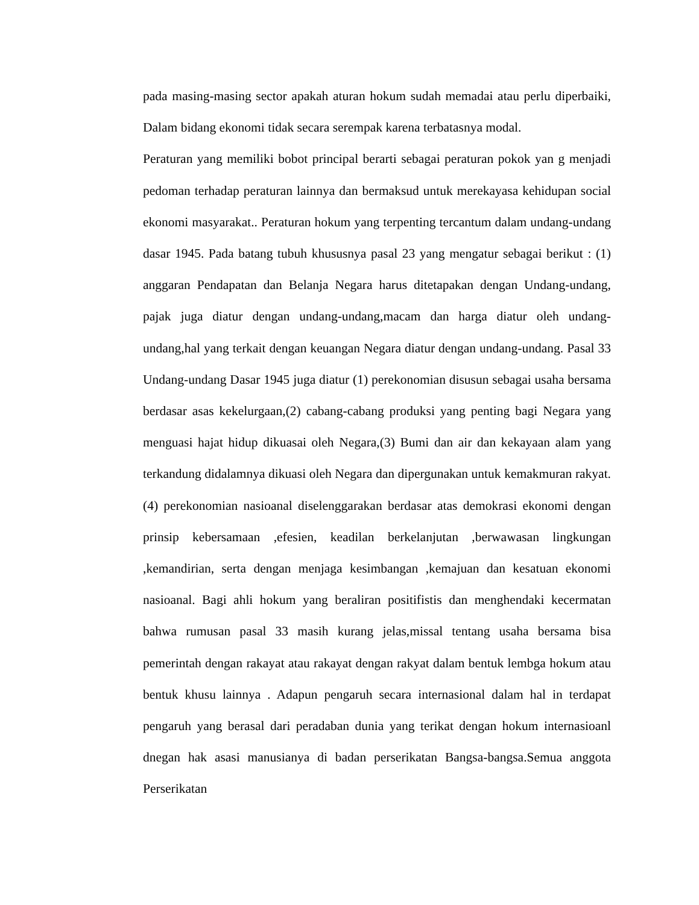pada masing-masing sector apakah aturan hokum sudah memadai atau perlu diperbaiki, Dalam bidang ekonomi tidak secara serempak karena terbatasnya modal.
Peraturan yang memiliki bobot principal berarti sebagai peraturan pokok yan g menjadi pedoman terhadap peraturan lainnya dan bermaksud untuk merekayasa kehidupan social ekonomi masyarakat.. Peraturan hokum yang terpenting tercantum dalam undang-undang dasar 1945. Pada batang tubuh khususnya pasal 23 yang mengatur sebagai berikut : (1) anggaran Pendapatan dan Belanja Negara harus ditetapakan dengan Undang-undang, pajak juga diatur dengan undang-undang,macam dan harga diatur oleh undang-undang,hal yang terkait dengan keuangan Negara diatur dengan undang-undang. Pasal 33 Undang-undang Dasar 1945 juga diatur (1) perekonomian disusun sebagai usaha bersama berdasar asas kekelurgaan,(2) cabang-cabang produksi yang penting bagi Negara yang menguasi hajat hidup dikuasai oleh Negara,(3) Bumi dan air dan kekayaan alam yang terkandung didalamnya dikuasi oleh Negara dan dipergunakan untuk kemakmuran rakyat.(4) perekonomian nasioanal diselenggarakan berdasar atas demokrasi ekonomi dengan prinsip kebersamaan ,efesien, keadilan berkelanjutan ,berwawasan lingkungan ,kemandirian, serta dengan menjaga kesimbangan ,kemajuan dan kesatuan ekonomi nasioanal. Bagi ahli hokum yang beraliran positifistis dan menghendaki kecermatan bahwa rumusan pasal 33 masih kurang jelas,missal tentang usaha bersama bisa pemerintah dengan rakayat atau rakayat dengan rakyat dalam bentuk lembga hokum atau bentuk khusu lainnya . Adapun pengaruh secara internasional dalam hal in terdapat pengaruh yang berasal dari peradaban dunia yang terikat dengan hokum internasioanl dnegan hak asasi manusianya di badan perserikatan Bangsa-bangsa.Semua anggota Perserikatan